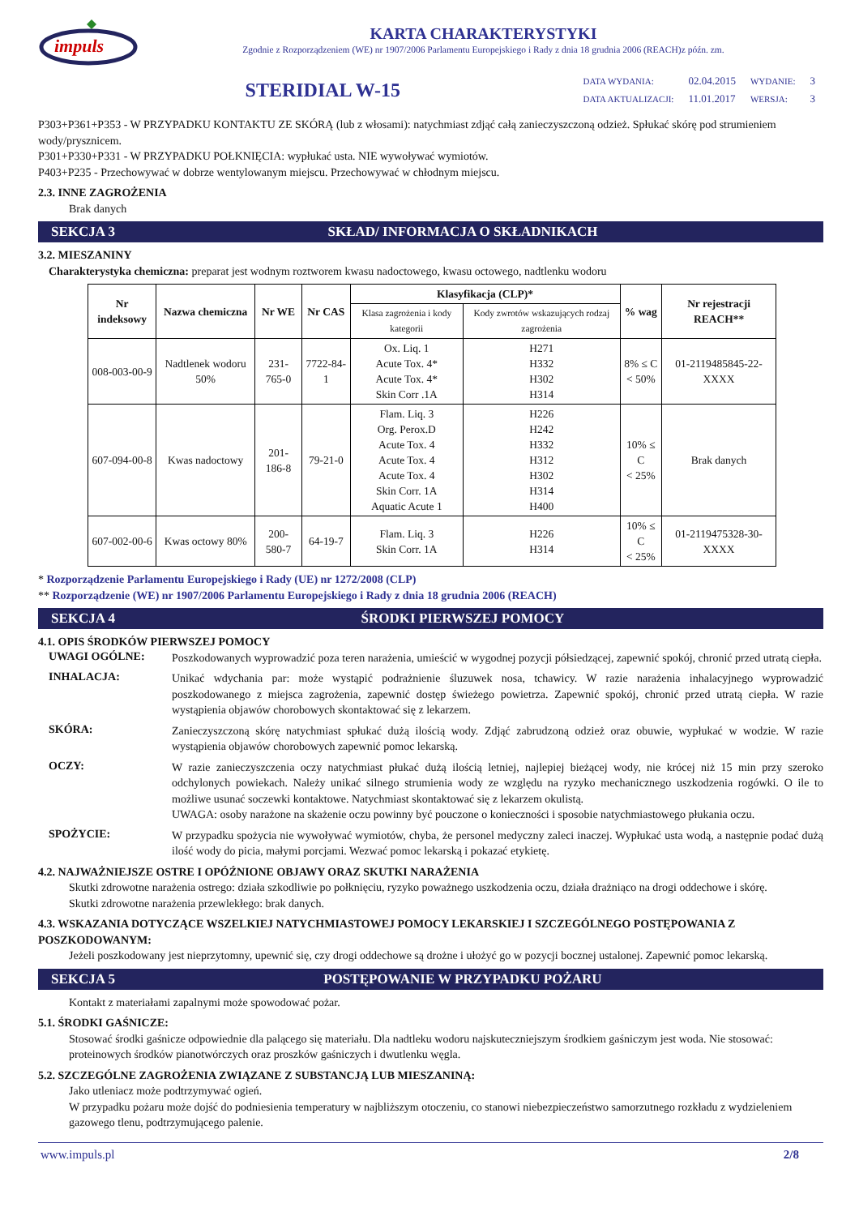impuls
KARTA CHARAKTERYSTYKI
Zgodnie z Rozporządzeniem (WE) nr 1907/2006 Parlamentu Europejskiego i Rady z dnia 18 grudnia 2006 (REACH)z późn. zm.
STERIDIAL W-15
| DATA WYDANIA: | 02.04.2015 | WYDANIE: | 3 |
| DATA AKTUALIZACJI: | 11.01.2017 | WERSJA: | 3 |
P303+P361+P353 - W PRZYPADKU KONTAKTU ZE SKÓRĄ (lub z włosami): natychmiast zdjąć całą zanieczyszczoną odzież. Spłukać skórę pod strumieniem wody/prysznicem.
P301+P330+P331 - W PRZYPADKU POŁKNIĘCIA: wypłukać usta. NIE wywoływać wymiotów.
P403+P235 - Przechowywać w dobrze wentylowanym miejscu. Przechowywać w chłodnym miejscu.
2.3. INNE ZAGROŻENIA
Brak danych
SEKCJA 3 SKŁAD/ INFORMACJA O SKŁADNIKACH
3.2. MIESZANINY
Charakterystyka chemiczna: preparat jest wodnym roztworem kwasu nadoctowego, kwasu octowego, nadtlenku wodoru
| Nr indeksowy | Nazwa chemiczna | Nr WE | Nr CAS | Klasyfikacja (CLP)* | | % wag | Nr rejestracji REACH** |
| --- | --- | --- | --- | --- | --- | --- | --- |
| | | | | Klasa zagrożenia i kody kategorii | Kody zwrotów wskazujących rodzaj zagrożenia | | |
| 008-003-00-9 | Nadtlenek wodoru 50% | 231-765-0 | 7722-84-1 | Ox. Liq. 1 Acute Tox. 4* Acute Tox. 4* Skin Corr .1A | H271 H332 H302 H314 | 8% ≤ C < 50% | 01-2119485845-22- XXXX |
| 607-094-00-8 | Kwas nadoctowy | 201-186-8 | 79-21-0 | Flam. Liq. 3 Org. Perox.D Acute Tox. 4 Acute Tox. 4 Acute Tox. 4 Skin Corr. 1A Aquatic Acute 1 | H226 H242 H332 H312 H302 H314 H400 | 10% ≤ C < 25% | Brak danych |
| 607-002-00-6 | Kwas octowy 80% | 200-580-7 | 64-19-7 | Flam. Liq. 3 Skin Corr. 1A | H226 H314 | 10% ≤ C < 25% | 01-2119475328-30- XXXX |
* Rozporządzenie Parlamentu Europejskiego i Rady (UE) nr 1272/2008 (CLP)
** Rozporządzenie (WE) nr 1907/2006 Parlamentu Europejskiego i Rady z dnia 18 grudnia 2006 (REACH)
SEKCJA 4 ŚRODKI PIERWSZEJ POMOCY
4.1. OPIS ŚRODKÓW PIERWSZEJ POMOCY
UWAGI OGÓLNE:
Poszkodowanych wyprowadzić poza teren narażenia, umieścić w wygodnej pozycji półsiedzącej, zapewnić spokój, chronić przed utratą ciepła.
INHALACJA:
Unikać wdychania par: może wystąpić podrażnienie śluzuwek nosa, tchawicy. W razie narażenia inhalacyjnego wyprowadzić poszkodowanego z miejsca zagrożenia, zapewnić dostęp świeżego powietrza. Zapewnić spokój, chronić przed utratą ciepła. W razie wystąpienia objawów chorobowych skontaktować się z lekarzem.
SKÓRA:
Zanieczyszczoną skórę natychmiast spłukać dużą ilością wody. Zdjąć zabrudzoną odzież oraz obuwie, wypłukać w wodzie. W razie wystąpienia objawów chorobowych zapewnić pomoc lekarską.
OCZY:
W razie zanieczyszczenia oczy natychmiast płukać dużą ilością letniej, najlepiej bieżącej wody, nie krócej niż 15 min przy szeroko odchylonych powiekach. Należy unikać silnego strumienia wody ze względu na ryzyko mechanicznego uszkodzenia rogówki. O ile to możliwe usunać soczewki kontaktowe. Natychmiast skontaktować się z lekarzem okulistą.
UWAGA: osoby narażone na skażenie oczu powinny być pouczone o konieczności i sposobie natychmiastowego płukania oczu.
SPOŻYCIE:
W przypadku spożycia nie wywoływać wymiotów, chyba, że personel medyczny zaleci inaczej. Wypłukać usta wodą, a następnie podać dużą ilość wody do picia, małymi porcjami. Wezwać pomoc lekarską i pokazać etykietę.
4.2. NAJWAŻNIEJSZE OSTRE I OPÓŹNIONE OBJAWY ORAZ SKUTKI NARAŻENIA
Skutki zdrowotne narażenia ostrego: działa szkodliwie po połknięciu, ryzyko poważnego uszkodzenia oczu, działa drażniąco na drogi oddechowe i skórę.
Skutki zdrowotne narażenia przewlekłego: brak danych.
4.3. WSKAZANIA DOTYCZĄCE WSZELKIEJ NATYCHMIASTOWEJ POMOCY LEKARSKIEJ I SZCZEGÓLNEGO POSTĘPOWANIA Z POSZKODOWANYM:
Jeżeli poszkodowany jest nieprzytomny, upewnić się, czy drogi oddechowe są drożne i ułożyć go w pozycji bocznej ustalonej. Zapewnić pomoc lekarską.
SEKCJA 5 POSTĘPOWANIE W PRZYPADKU POŻARU
Kontakt z materiałami zapalnymi może spowodować pożar.
5.1. ŚRODKI GAŚNICZE:
Stosować środki gaśnicze odpowiednie dla palącego się materiału. Dla nadtleku wodoru najskuteczniejszym środkiem gaśniczym jest woda. Nie stosować: proteinowych środków pianotwórczych oraz proszków gaśniczych i dwutlenku węgla.
5.2. SZCZEGÓLNE ZAGROŻENIA ZWIĄZANE Z SUBSTANCJĄ LUB MIESZANINĄ:
Jako utleniacz może podtrzymywać ogień.
W przypadku pożaru może dojść do podniesienia temperatury w najbliższym otoczeniu, co stanowi niebezpieczeństwo samorzutnego rozkładu z wydzieleniem gazowego tlenu, podtrzymującego palenie.
www.impuls.pl 2/8